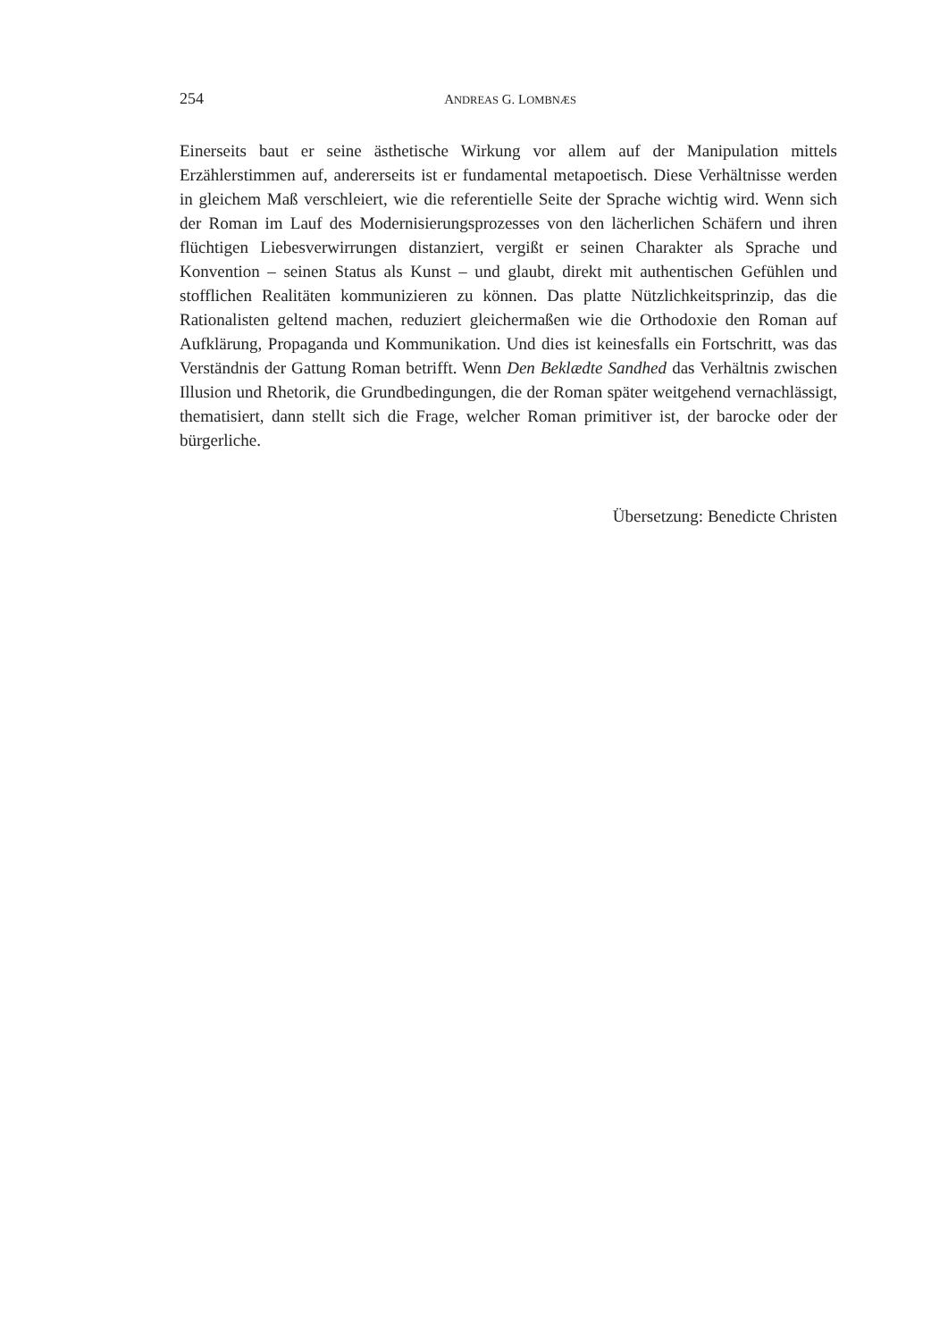254 ANDREAS G. LOMBNÆS
Einerseits baut er seine ästhetische Wirkung vor allem auf der Manipulation mittels Erzählerstimmen auf, andererseits ist er fundamental metapoetisch. Diese Verhältnisse werden in gleichem Maß verschleiert, wie die referentielle Seite der Sprache wichtig wird. Wenn sich der Roman im Lauf des Modernisierungsprozesses von den lächerlichen Schäfern und ihren flüchtigen Liebesverwirrungen distanziert, vergißt er seinen Charakter als Sprache und Konvention – seinen Status als Kunst – und glaubt, direkt mit authentischen Gefühlen und stofflichen Realitäten kommunizieren zu können. Das platte Nützlichkeitsprinzip, das die Rationalisten geltend machen, reduziert gleichermaßen wie die Orthodoxie den Roman auf Aufklärung, Propaganda und Kommunikation. Und dies ist keinesfalls ein Fortschritt, was das Verständnis der Gattung Roman betrifft. Wenn Den Beklædte Sandhed das Verhältnis zwischen Illusion und Rhetorik, die Grundbedingungen, die der Roman später weitgehend vernachlässigt, thematisiert, dann stellt sich die Frage, welcher Roman primitiver ist, der barocke oder der bürgerliche.
Übersetzung: Benedicte Christen